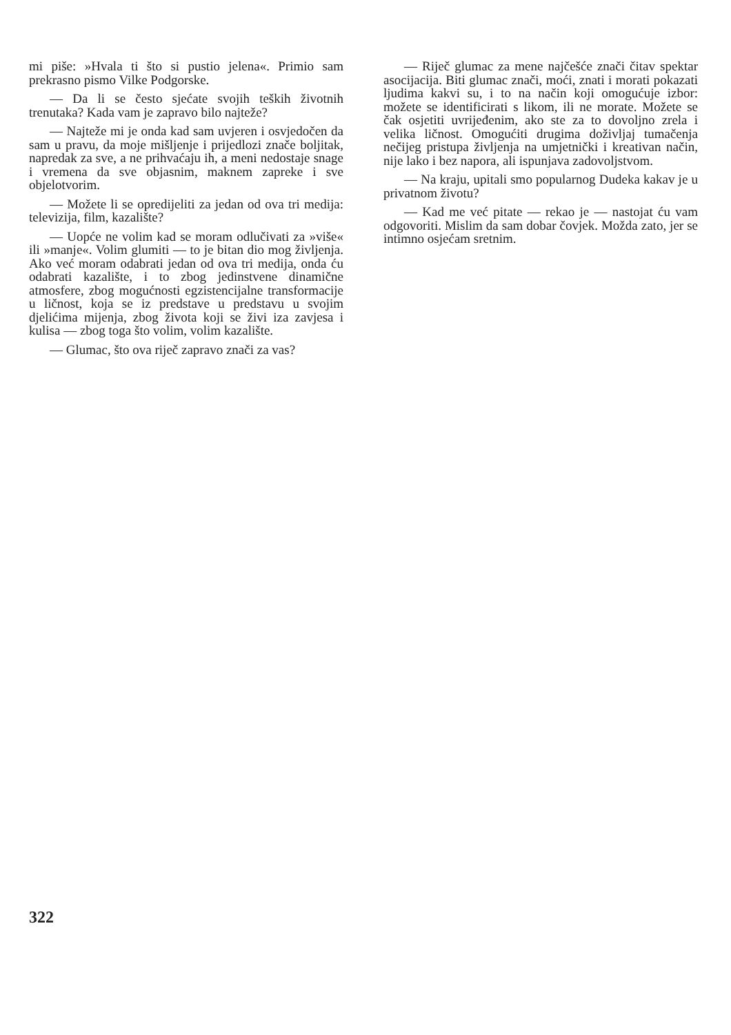mi piše: »Hvala ti što si pustio jelena«. Primio sam prekrasno pismo Vilke Podgorske.
— Da li se često sjećate svojih teških životnih trenutaka? Kada vam je zapravo bilo najteže?
— Najteže mi je onda kad sam uvjeren i osvjedočen da sam u pravu, da moje mišljenje i prijedlozi znače boljitak, napredak za sve, a ne prihvaćaju ih, a meni nedostaje snage i vremena da sve objasnim, maknem zapreke i sve objelotvorim.
— Možete li se opredijeliti za jedan od ova tri medija: televizija, film, kazalište?
— Uopće ne volim kad se moram odlučivati za »više« ili »manje«. Volim glumiti — to je bitan dio mog življenja. Ako već moram odabrati jedan od ova tri medija, onda ću odabrati kazalište, i to zbog jedinstvene dinamične atmosfere, zbog mogućnosti egzistencijalne transformacije u ličnost, koja se iz predstave u predstavu u svojim djelićima mijenja, zbog života koji se živi iza zavjesa i kulisa — zbog toga što volim, volim kazalište.
— Glumac, što ova riječ zapravo znači za vas?
— Riječ glumac za mene najčešće znači čitav spektar asocijacija. Biti glumac znači, moći, znati i morati pokazati ljudima kakvi su, i to na način koji omogućuje izbor: možete se identificirati s likom, ili ne morate. Možete se čak osjetiti uvrijeđenim, ako ste za to dovoljno zrela i velika ličnost. Omogućiti drugima doživljaj tumačenja nečijeg pristupa življenja na umjetnički i kreativan način, nije lako i bez napora, ali ispunjava zadovoljstvom.
— Na kraju, upitali smo popularnog Dudeka kakav je u privatnom životu?
— Kad me već pitate — rekao je — nastojat ću vam odgovoriti. Mislim da sam dobar čovjek. Možda zato, jer se intimno osjećam sretnim.
322